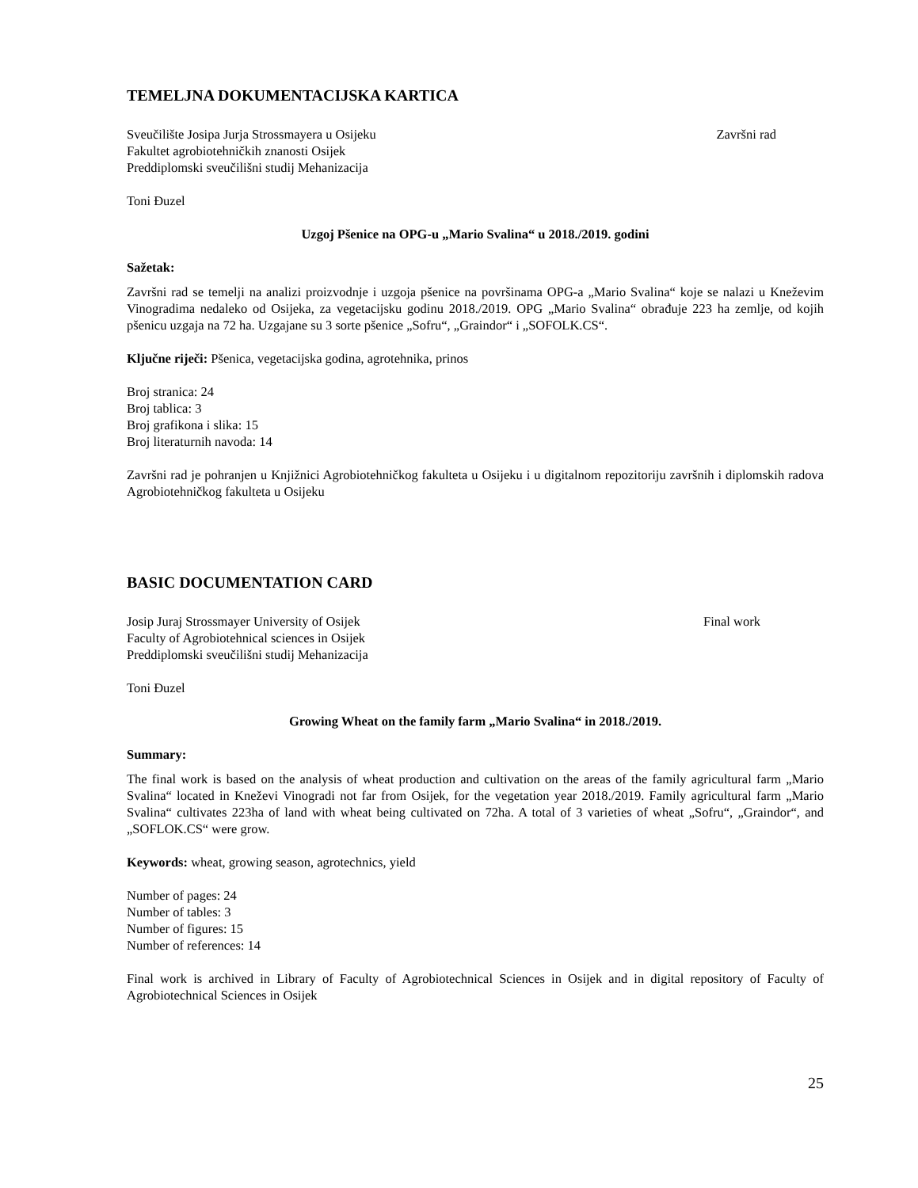TEMELJNA DOKUMENTACIJSKA KARTICA
Sveučilište Josipa Jurja Strossmayera u Osijeku Završni rad
Fakultet agrobiotehničkih znanosti Osijek
Preddiplomski sveučilišni studij Mehanizacija
Toni Đuzel
Uzgoj Pšenice na OPG-u „Mario Svalina“ u 2018./2019. godini
Sažetak:
Završni rad se temelji na analizi proizvodnje i uzgoja pšenice na površinama OPG-a „Mario Svalina“ koje se nalazi u Kneževim Vinogradima nedaleko od Osijeka, za vegetacijsku godinu 2018./2019. OPG „Mario Svalina“ obrađuje 223 ha zemlje, od kojih pšenicu uzgaja na 72 ha. Uzgajane su 3 sorte pšenice „Sofru“, „Graindor“ i „SOFOLK.CS“.
Ključne riječi: Pšenica, vegetacijska godina, agrotehnika, prinos
Broj stranica: 24
Broj tablica: 3
Broj grafikona i slika: 15
Broj literaturnih navoda: 14
Završni rad je pohranjen u Knjižnici Agrobiotehničkog fakulteta u Osijeku i u digitalnom repozitoriju završnih i diplomskih radova Agrobiotehničkog fakulteta u Osijeku
BASIC DOCUMENTATION CARD
Josip Juraj Strossmayer University of Osijek Final work
Faculty of Agrobiotehnical sciences in Osijek
Preddiplomski sveučilišni studij Mehanizacija
Toni Đuzel
Growing Wheat on the family farm „Mario Svalina“ in 2018./2019.
Summary:
The final work is based on the analysis of wheat production and cultivation on the areas of the family agricultural farm „Mario Svalina“ located in Kneževi Vinogradi not far from Osijek, for the vegetation year 2018./2019. Family agricultural farm „Mario Svalina“ cultivates 223ha of land with wheat being cultivated on 72ha. A total of 3 varieties of wheat „Sofru“, „Graindor“, and „SOFLOK.CS“ were grow.
Keywords: wheat, growing season, agrotechnics, yield
Number of pages: 24
Number of tables: 3
Number of figures: 15
Number of references: 14
Final work is archived in Library of Faculty of Agrobiotechnical Sciences in Osijek and in digital repository of Faculty of Agrobiotechnical Sciences in Osijek
25